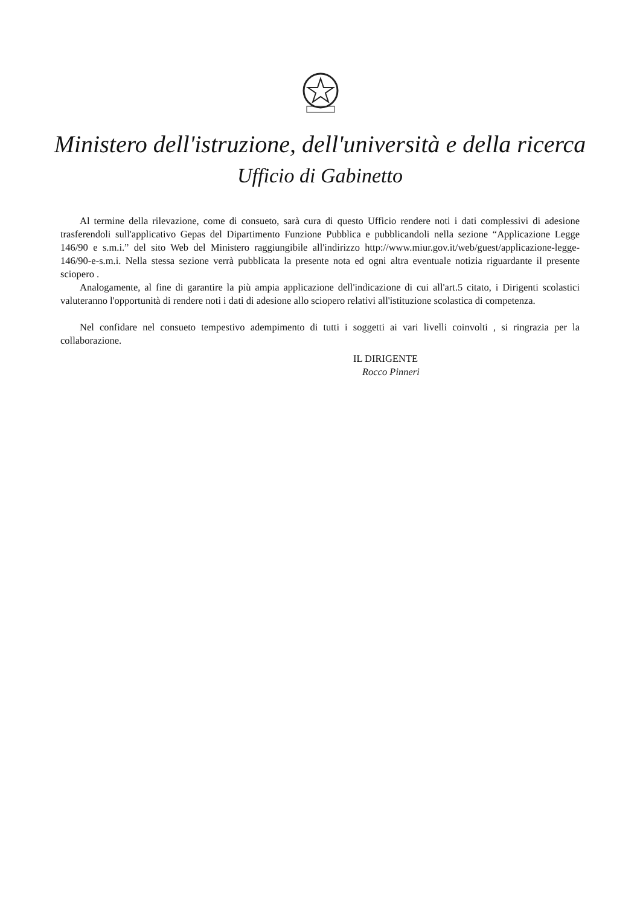Ministero dell'istruzione, dell'università e della ricerca
Ufficio di Gabinetto
Al termine della rilevazione, come di consueto, sarà cura di questo Ufficio rendere noti i dati complessivi di adesione trasferendoli sull'applicativo Gepas del Dipartimento Funzione Pubblica e pubblicandoli nella sezione “Applicazione Legge 146/90 e s.m.i.” del sito Web del Ministero raggiungibile all'indirizzo http://www.miur.gov.it/web/guest/applicazione-legge-146/90-e-s.m.i. Nella stessa sezione verrà pubblicata la presente nota ed ogni altra eventuale notizia riguardante il presente sciopero .
Analogamente, al fine di garantire la più ampia applicazione dell'indicazione di cui all'art.5 citato, i Dirigenti scolastici valuteranno l'opportunità di rendere noti i dati di adesione allo sciopero relativi all'istituzione scolastica di competenza.
Nel confidare nel consueto tempestivo adempimento di tutti i soggetti ai vari livelli coinvolti , si ringrazia per la collaborazione.
IL DIRIGENTE
Rocco Pinneri